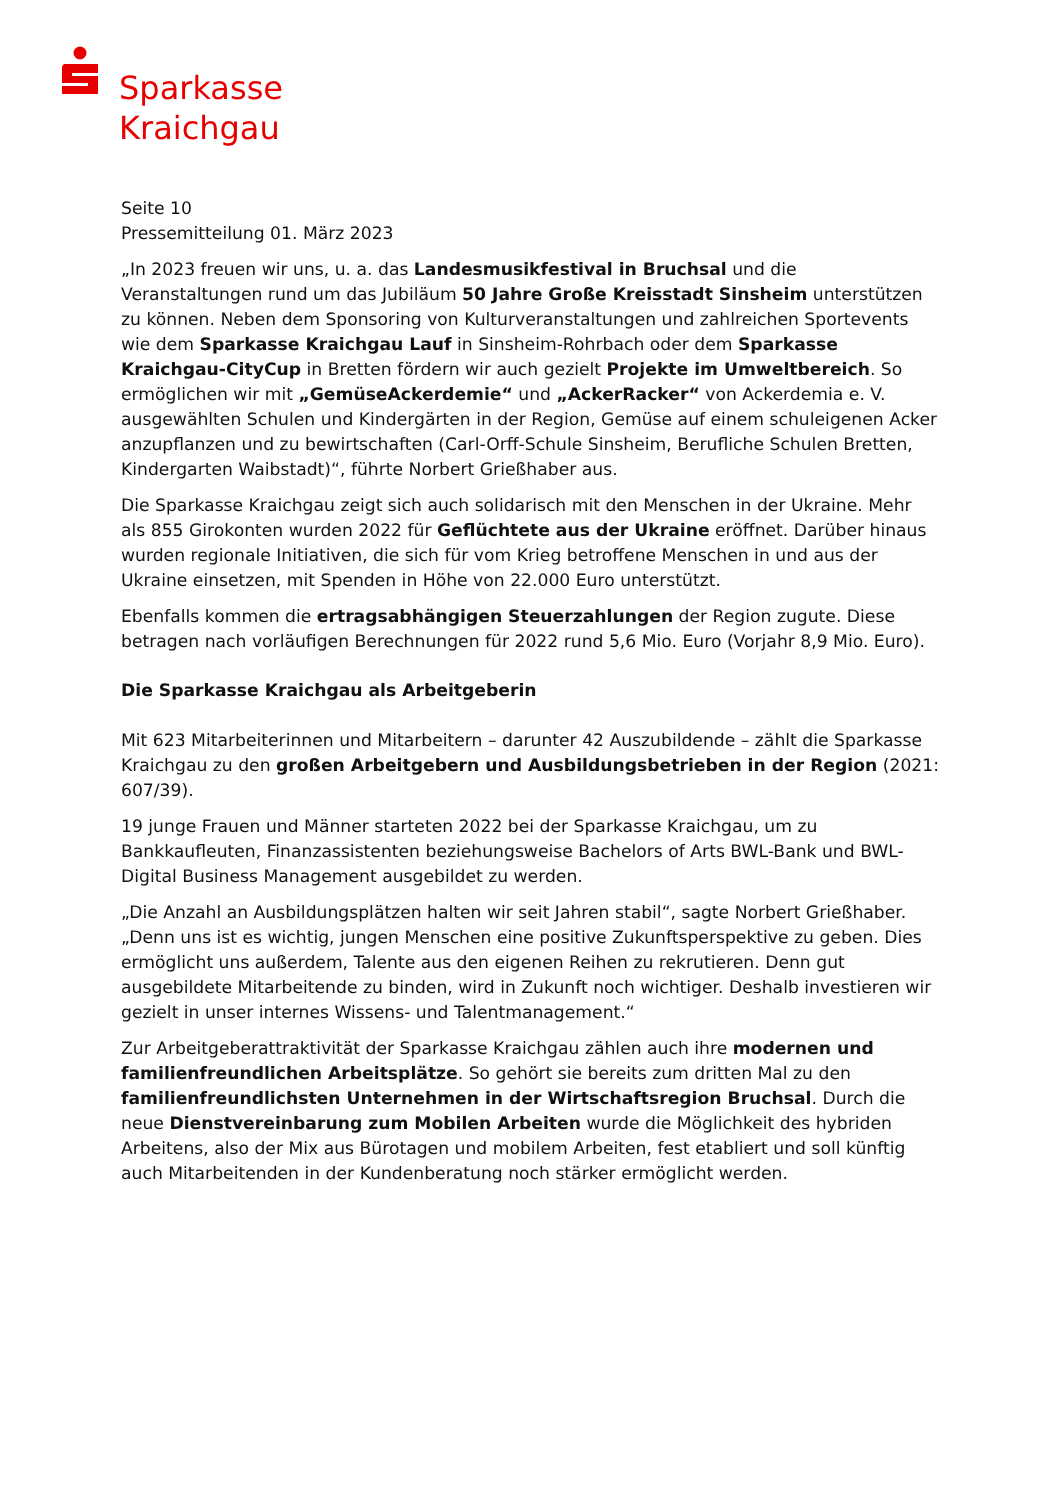Sparkasse
Kraichgau
Seite 10
Pressemitteilung 01. März 2023
„In 2023 freuen wir uns, u. a. das Landesmusikfestival in Bruchsal und die Veranstaltungen rund um das Jubiläum 50 Jahre Große Kreisstadt Sinsheim unterstützen zu können. Neben dem Sponsoring von Kulturveranstaltungen und zahlreichen Sportevents wie dem Sparkasse Kraichgau Lauf in Sinsheim-Rohrbach oder dem Sparkasse Kraichgau-CityCup in Bretten fördern wir auch gezielt Projekte im Umweltbereich. So ermöglichen wir mit „GemüseAckerdemie“ und „AckerRacker“ von Ackerdemia e. V. ausgewählten Schulen und Kindergärten in der Region, Gemüse auf einem schuleigenen Acker anzupflanzen und zu bewirtschaften (Carl-Orff-Schule Sinsheim, Berufliche Schulen Bretten, Kindergarten Waibstadt)“, führte Norbert Grießhaber aus.
Die Sparkasse Kraichgau zeigt sich auch solidarisch mit den Menschen in der Ukraine. Mehr als 855 Girokonten wurden 2022 für Geflüchtete aus der Ukraine eröffnet. Darüber hinaus wurden regionale Initiativen, die sich für vom Krieg betroffene Menschen in und aus der Ukraine einsetzen, mit Spenden in Höhe von 22.000 Euro unterstützt.
Ebenfalls kommen die ertragsabhängigen Steuerzahlungen der Region zugute. Diese betragen nach vorläufigen Berechnungen für 2022 rund 5,6 Mio. Euro (Vorjahr 8,9 Mio. Euro).
Die Sparkasse Kraichgau als Arbeitgeberin
Mit 623 Mitarbeiterinnen und Mitarbeitern – darunter 42 Auszubildende – zählt die Sparkasse Kraichgau zu den großen Arbeitgebern und Ausbildungsbetrieben in der Region (2021: 607/39).
19 junge Frauen und Männer starteten 2022 bei der Sparkasse Kraichgau, um zu Bankkaufleuten, Finanzassistenten beziehungsweise Bachelors of Arts BWL-Bank und BWL-Digital Business Management ausgebildet zu werden.
„Die Anzahl an Ausbildungsplätzen halten wir seit Jahren stabil“, sagte Norbert Grießhaber. „Denn uns ist es wichtig, jungen Menschen eine positive Zukunftsperspektive zu geben. Dies ermöglicht uns außerdem, Talente aus den eigenen Reihen zu rekrutieren. Denn gut ausgebildete Mitarbeitende zu binden, wird in Zukunft noch wichtiger. Deshalb investieren wir gezielt in unser internes Wissens- und Talentmanagement.“
Zur Arbeitgeberattraktivität der Sparkasse Kraichgau zählen auch ihre modernen und familienfreundlichen Arbeitsplätze. So gehört sie bereits zum dritten Mal zu den familienfreundlichsten Unternehmen in der Wirtschaftsregion Bruchsal. Durch die neue Dienstvereinbarung zum Mobilen Arbeiten wurde die Möglichkeit des hybriden Arbeitens, also der Mix aus Bürotagen und mobilem Arbeiten, fest etabliert und soll künftig auch Mitarbeitenden in der Kundenberatung noch stärker ermöglicht werden.